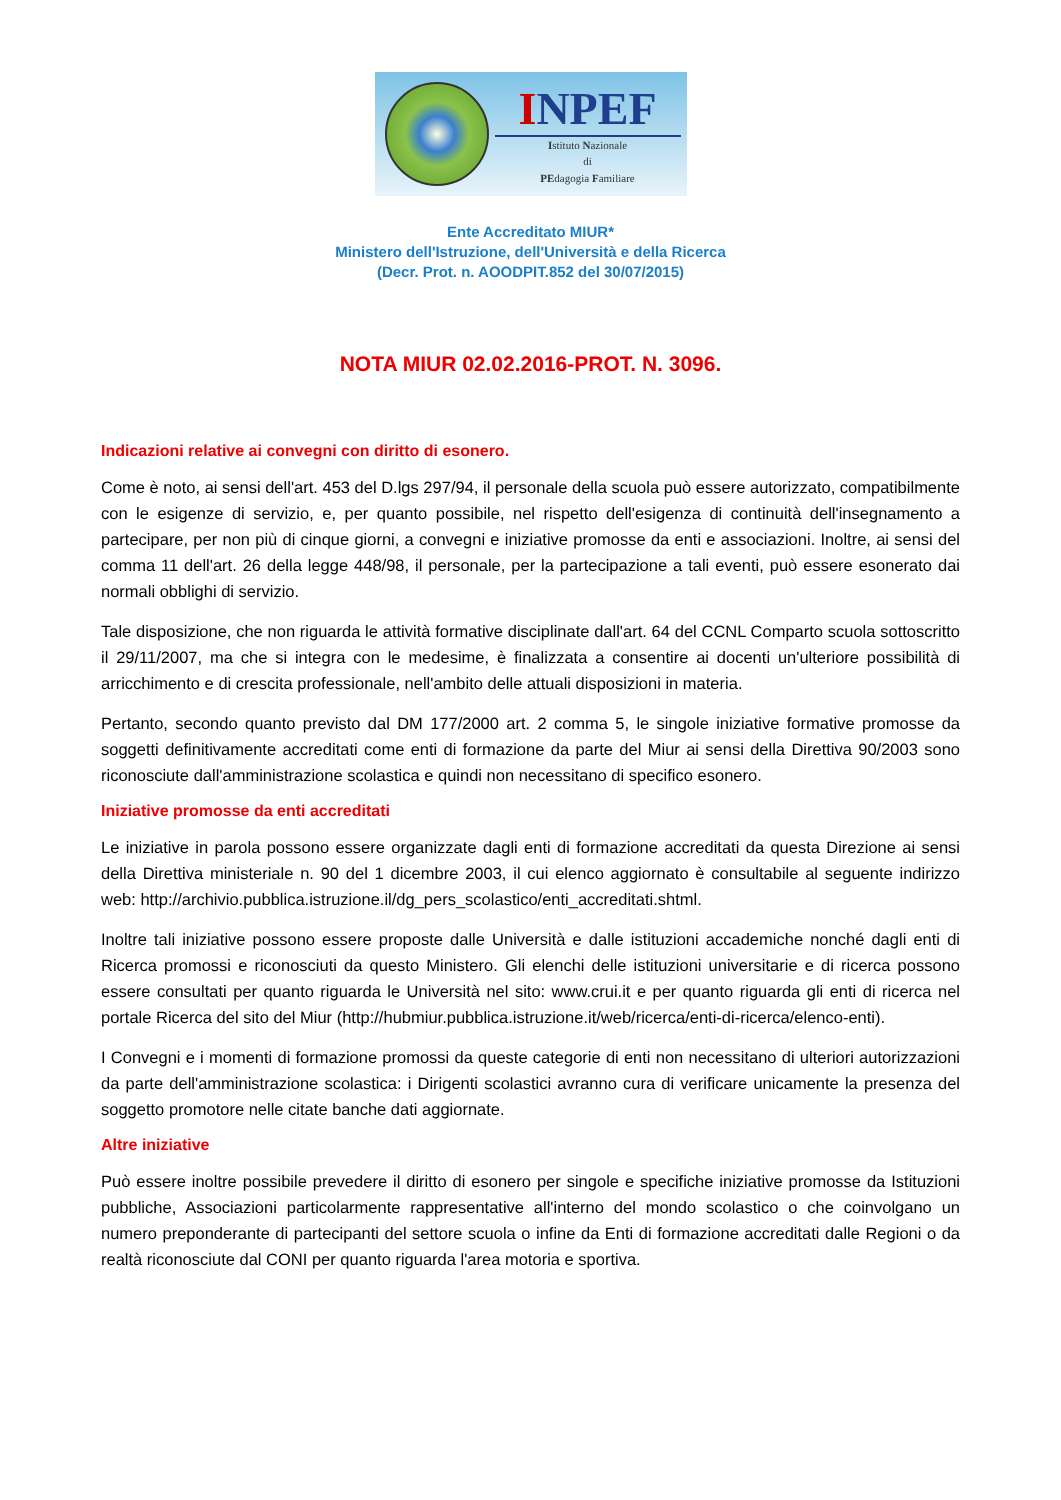INPEF
Istituto Nazionale
di
PEdagogia Familiare
Ente Accreditato MIUR*
Ministero dell'Istruzione, dell'Università e della Ricerca
(Decr. Prot. n. AOODPIT.852 del 30/07/2015)
NOTA MIUR 02.02.2016-PROT. N. 3096.
Indicazioni relative ai convegni con diritto di esonero.
Come è noto, ai sensi dell'art. 453 del D.lgs 297/94, il personale della scuola può essere autorizzato, compatibilmente con le esigenze di servizio, e, per quanto possibile, nel rispetto dell'esigenza di continuità dell'insegnamento a partecipare, per non più di cinque giorni, a convegni e iniziative promosse da enti e associazioni. Inoltre, ai sensi del comma 11 dell'art. 26 della legge 448/98, il personale, per la partecipazione a tali eventi, può essere esonerato dai normali obblighi di servizio.
Tale disposizione, che non riguarda le attività formative disciplinate dall'art. 64 del CCNL Comparto scuola sottoscritto il 29/11/2007, ma che si integra con le medesime, è finalizzata a consentire ai docenti un'ulteriore possibilità di arricchimento e di crescita professionale, nell'ambito delle attuali disposizioni in materia.
Pertanto, secondo quanto previsto dal DM 177/2000 art. 2 comma 5, le singole iniziative formative promosse da soggetti definitivamente accreditati come enti di formazione da parte del Miur ai sensi della Direttiva 90/2003 sono riconosciute dall'amministrazione scolastica e quindi non necessitano di specifico esonero.
Iniziative promosse da enti accreditati
Le iniziative in parola possono essere organizzate dagli enti di formazione accreditati da questa Direzione ai sensi della Direttiva ministeriale n. 90 del 1 dicembre 2003, il cui elenco aggiornato è consultabile al seguente indirizzo web: http://archivio.pubblica.istruzione.il/dg_pers_scolastico/enti_accreditati.shtml.
Inoltre tali iniziative possono essere proposte dalle Università e dalle istituzioni accademiche nonché dagli enti di Ricerca promossi e riconosciuti da questo Ministero. Gli elenchi delle istituzioni universitarie e di ricerca possono essere consultati per quanto riguarda le Università nel sito: www.crui.it e per quanto riguarda gli enti di ricerca nel portale Ricerca del sito del Miur (http://hubmiur.pubblica.istruzione.it/web/ricerca/enti-di-ricerca/elenco-enti).
I Convegni e i momenti di formazione promossi da queste categorie di enti non necessitano di ulteriori autorizzazioni da parte dell'amministrazione scolastica: i Dirigenti scolastici avranno cura di verificare unicamente la presenza del soggetto promotore nelle citate banche dati aggiornate.
Altre iniziative
Può essere inoltre possibile prevedere il diritto di esonero per singole e specifiche iniziative promosse da Istituzioni pubbliche, Associazioni particolarmente rappresentative all'interno del mondo scolastico o che coinvolgano un numero preponderante di partecipanti del settore scuola o infine da Enti di formazione accreditati dalle Regioni o da realtà riconosciute dal CONI per quanto riguarda l'area motoria e sportiva.